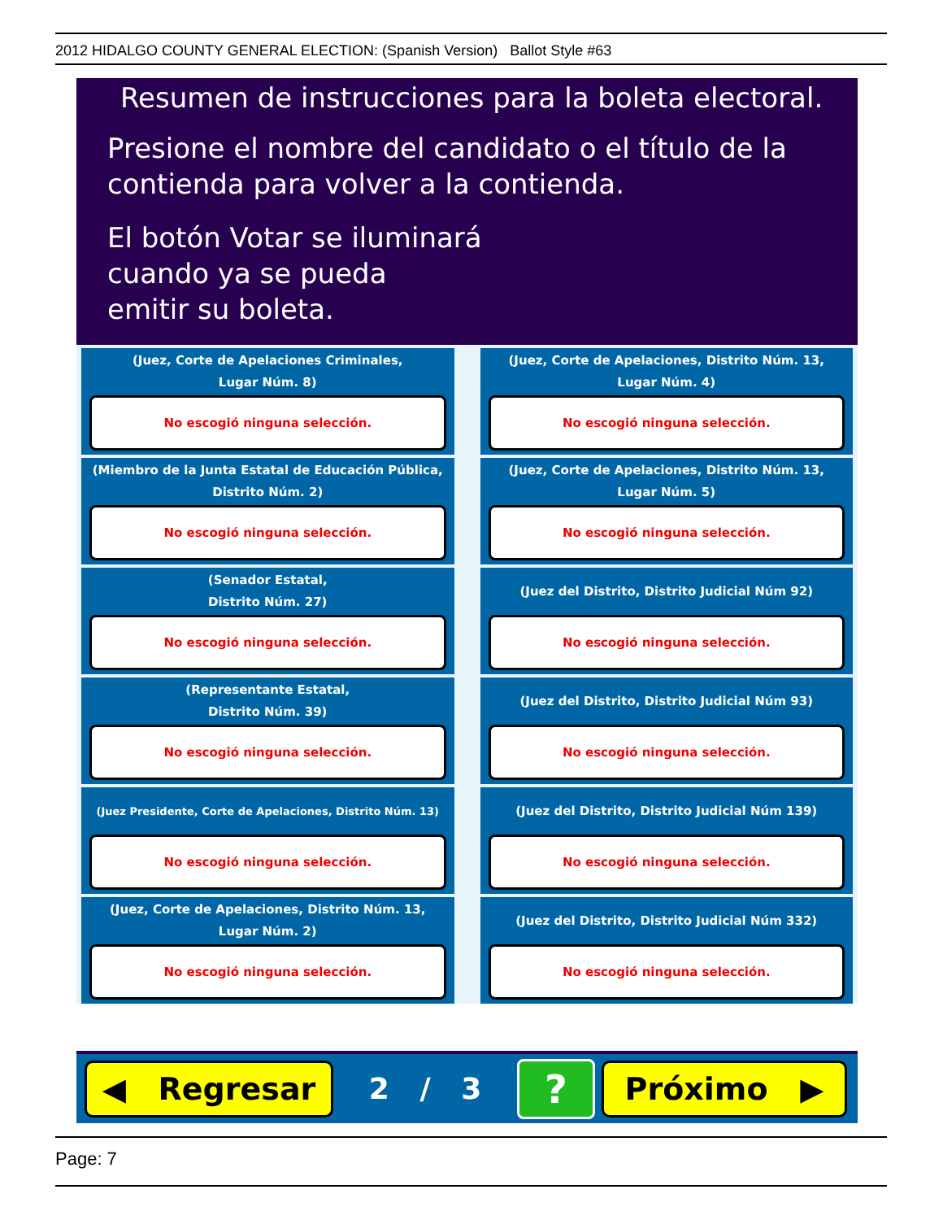2012 HIDALGO COUNTY GENERAL ELECTION: (Spanish Version) Ballot Style #63
Resumen de instrucciones para la boleta electoral.
Presione el nombre del candidato o el título de la
contienda para volver a la contienda.
El botón Votar se iluminará
cuando ya se pueda
emitir su boleta.
(Juez, Corte de Apelaciones Criminales,
Lugar Núm. 8)
No escogió ninguna selección.
(Juez, Corte de Apelaciones, Distrito Núm. 13,
Lugar Núm. 4)
No escogió ninguna selección.
(Miembro de la Junta Estatal de Educación Pública,
Distrito Núm. 2)
No escogió ninguna selección.
(Juez, Corte de Apelaciones, Distrito Núm. 13,
Lugar Núm. 5)
No escogió ninguna selección.
(Senador Estatal,
Distrito Núm. 27)
No escogió ninguna selección.
(Juez del Distrito, Distrito Judicial Núm 92)
No escogió ninguna selección.
(Representante Estatal,
Distrito Núm. 39)
No escogió ninguna selección.
(Juez del Distrito, Distrito Judicial Núm 93)
No escogió ninguna selección.
(Juez Presidente, Corte de Apelaciones, Distrito Núm. 13)
No escogió ninguna selección.
(Juez del Distrito, Distrito Judicial Núm 139)
No escogió ninguna selección.
(Juez, Corte de Apelaciones, Distrito Núm. 13,
Lugar Núm. 2)
No escogió ninguna selección.
(Juez del Distrito, Distrito Judicial Núm 332)
No escogió ninguna selección.
◀ Regresar
2 / 3
?
Próximo ▶
Page: 7